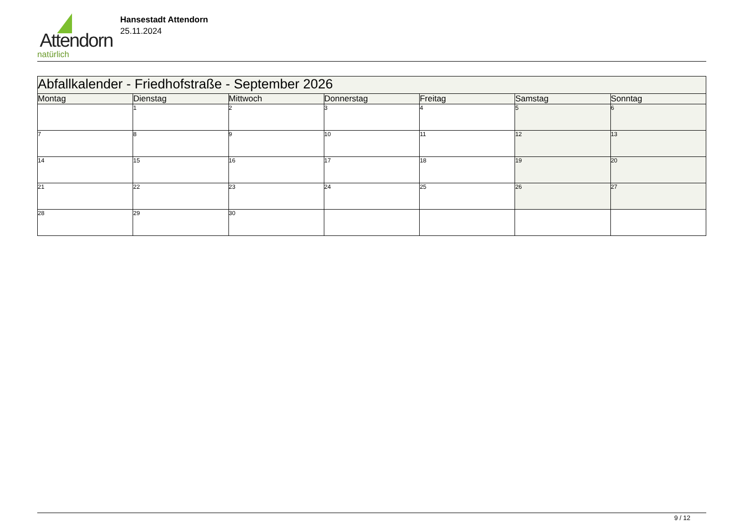Attendorn
natürlich
Hansestadt Attendorn
25.11.2024
| Abfallkalender - Friedhofstraße - September 2026 | | | | | | |
| Montag | Dienstag | Mittwoch | Donnerstag | Freitag | Samstag | Sonntag |
| | 1 | 2 | 3 | 4 | 5 | 6 |
| 7 | 8 | 9 | 10 | 11 | 12 | 13 |
| 14 | 15 | 16 | 17 | 18 | 19 | 20 |
| 21 | 22 | 23 | 24 | 25 | 26 | 27 |
| 28 | 29 | 30 | | | | |
9 / 12